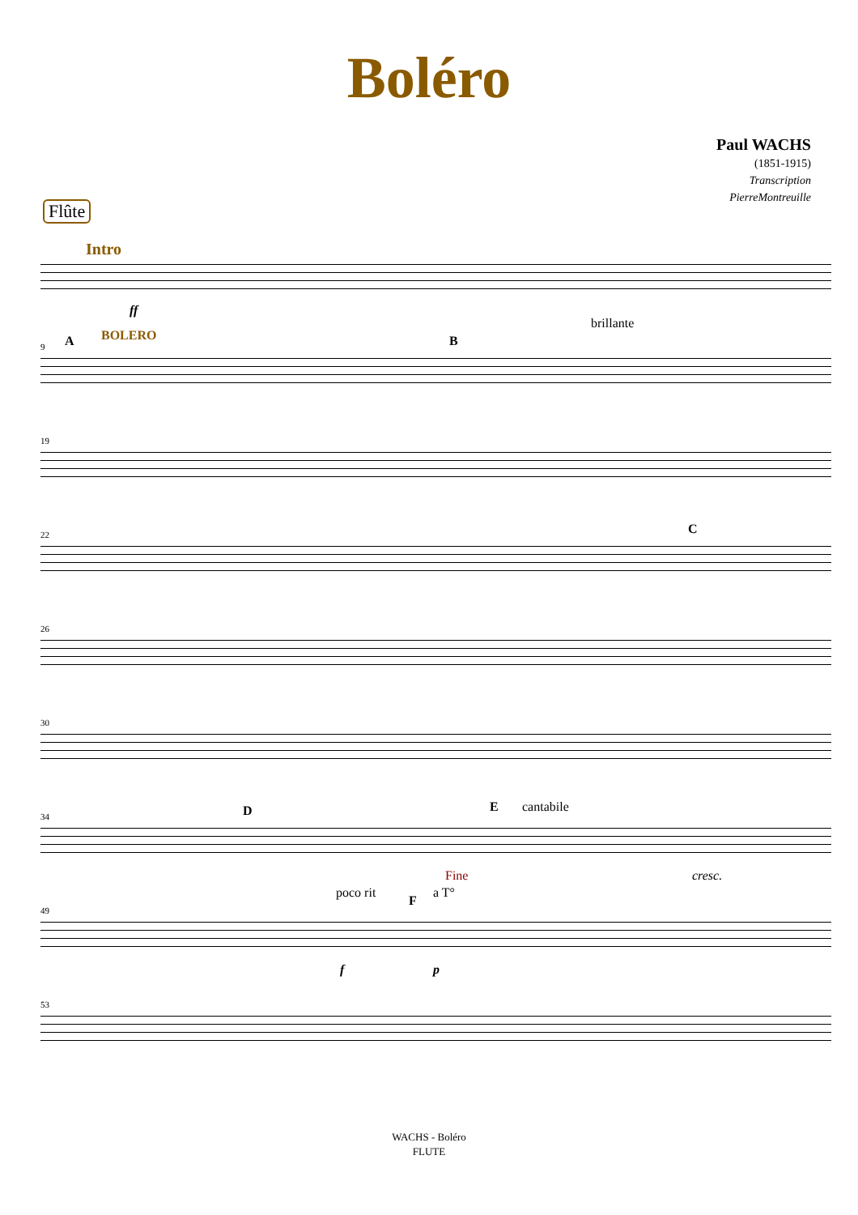Boléro
Paul WACHS
(1851-1915)
Transcription
PierreMontreuille
Flûte
Intro
ff
9 A BOLERO B
brillante
19
22 C
26
30
34 D E cantabile
Fine cresc.
49
poco rit
F
a T°
f p
53
WACHS - Boléro
FLUTE